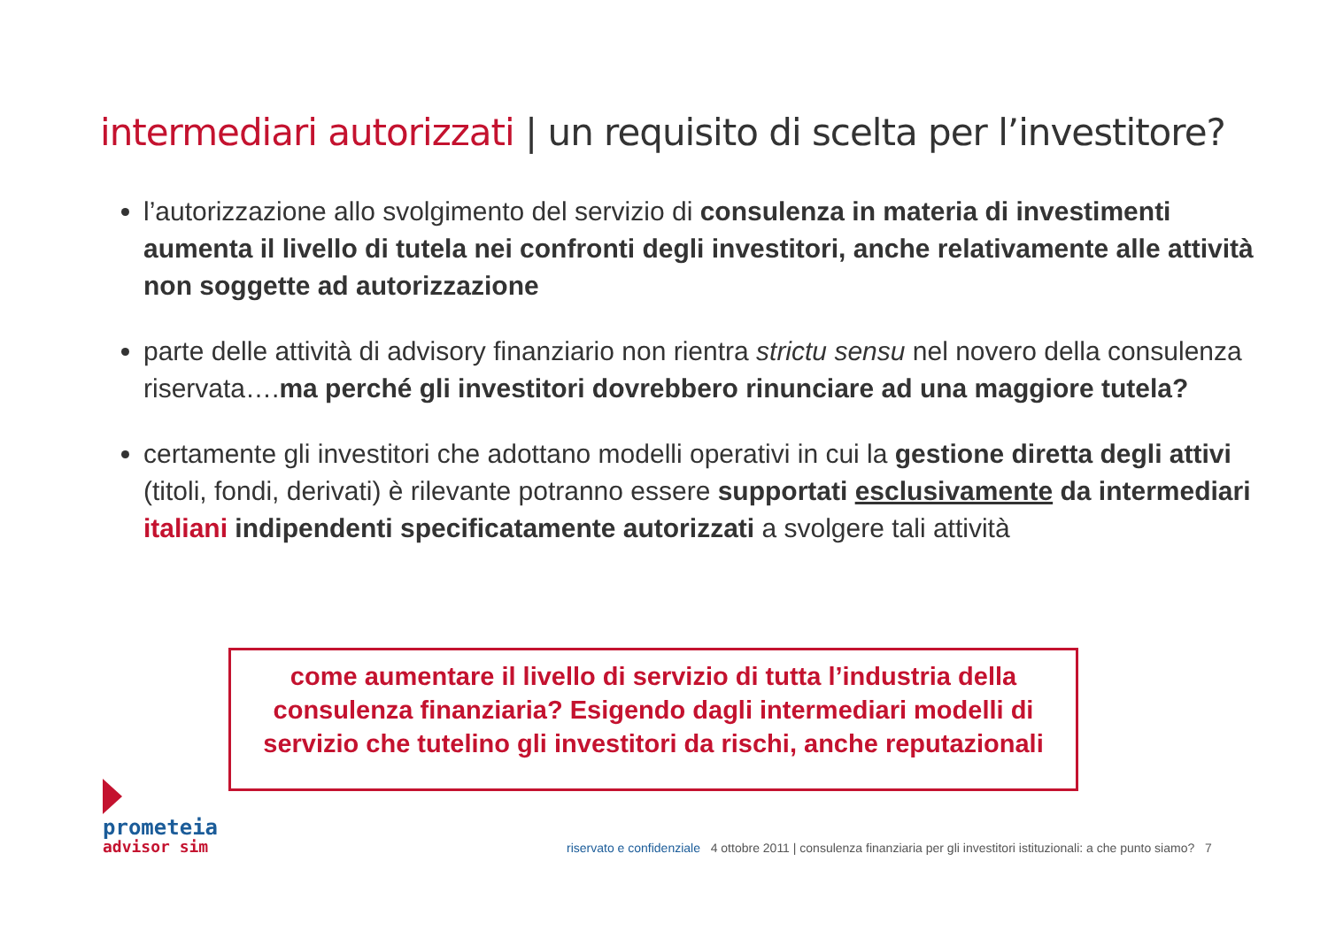intermediari autorizzati | un requisito di scelta per l’investitore?
l’autorizzazione allo svolgimento del servizio di consulenza in materia di investimenti aumenta il livello di tutela nei confronti degli investitori, anche relativamente alle attività non soggette ad autorizzazione
parte delle attività di advisory finanziario non rientra strictu sensu nel novero della consulenza riservata….ma perché gli investitori dovrebbero rinunciare ad una maggiore tutela?
certamente gli investitori che adottano modelli operativi in cui la gestione diretta degli attivi (titoli, fondi, derivati) è rilevante potranno essere supportati esclusivamente da intermediari italiani indipendenti specificatamente autorizzati a svolgere tali attività
come aumentare il livello di servizio di tutta l’industria della consulenza finanziaria? Esigendo dagli intermediari modelli di servizio che tutelino gli investitori da rischi, anche reputazionali
prometeia
advisor sim
riservato e confidenziale 4 ottobre 2011 | consulenza finanziaria per gli investitori istituzionali: a che punto siamo? 7